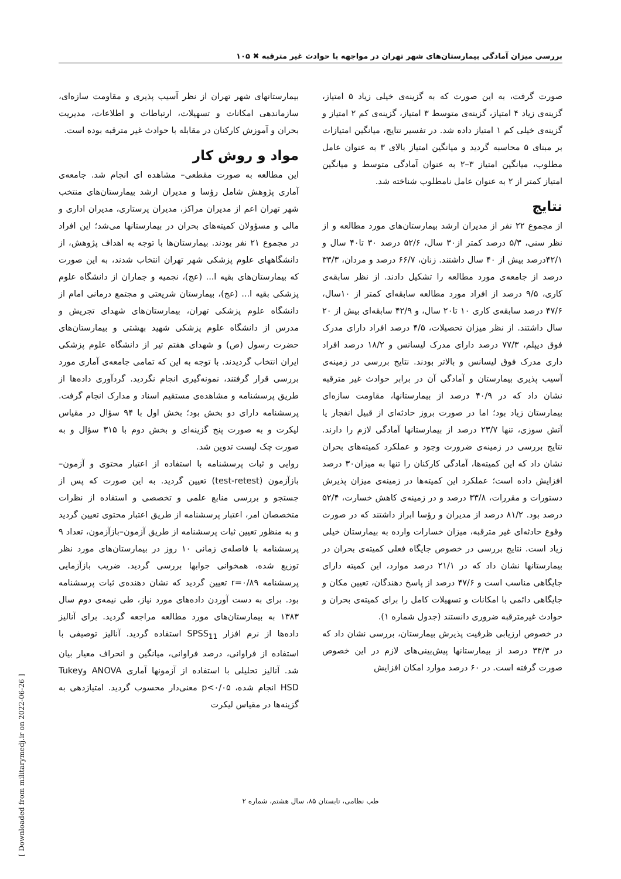بررسی میزان آمادگی بیمارستان‌های شهر تهران در مواجهه با حوادث غیر مترقبه ✖ ۱۰۵
بیمارستانهای شهر تهران از نظر آسیب پذیری و مقاومت سازه‌ای، سازماندهی امکانات و تسهیلات، ارتباطات و اطلاعات، مدیریت بحران و آموزش کارکنان در مقابله با حوادث غیر مترقبه بوده است.
مواد و روش کار
این مطالعه به صورت مقطعی– مشاهده ای انجام شد. جامعه‌ی آماری پژوهش شامل رؤسا و مدیران ارشد بیمارستان‌های منتخب شهر تهران اعم از مدیران مراکز، مدیران پرستاری، مدیران اداری و مالی و مسؤولان کمیته‌های بحران در بیمارستانها می‌شد؛ این افراد در مجموع ۲۱ نفر بودند. بیمارستان‌ها با توجه به اهداف پژوهش، از دانشگاههای علوم پزشکی شهر تهران انتخاب شدند، به این صورت که بیمارستان‌های بقیه ا... (عج)، نجمیه و جماران از دانشگاه علوم پزشکی بقیه ا... (عج)، بیمارستان شریعتی و مجتمع درمانی امام از دانشگاه علوم پزشکی تهران، بیمارستان‌های شهدای تجریش و مدرس از دانشگاه علوم پزشکی شهید بهشتی و بیمارستان‌های حضرت رسول (ص) و شهدای هفتم تیر از دانشگاه علوم پزشکی ایران انتخاب گردیدند. با توجه به این که تمامی جامعه‌ی آماری مورد بررسی قرار گرفتند، نمونه‌گیری انجام نگردید. گردآوری داده‌ها از طریق پرسشنامه و مشاهده‌ی مستقیم اسناد و مدارک انجام گرفت. پرسشنامه دارای دو بخش بود؛ بخش اول با ۹۴ سؤال در مقیاس لیکرت و به صورت پنج گزینه‌ای و بخش دوم با ۳۱۵ سؤال و به صورت چک لیست تدوین شد.
روایی و ثبات پرسشنامه با استفاده از اعتبار محتوی و آزمون–بازآزمون (test-retest) تعیین گردید. به این صورت که پس از جستجو و بررسی منابع علمی و تخصصی و استفاده از نظرات متخصصان امر، اعتبار پرسشنامه از طریق اعتبار محتوی تعیین گردید و به منظور تعیین ثبات پرسشنامه از طریق آزمون–بازآزمون، تعداد ۹ پرسشنامه با فاصله‌ی زمانی ۱۰ روز در بیمارستان‌های مورد نظر توزیع شده، همخوانی جوابها بررسی گردید. ضریب بازآزمایی پرسشنامه r=۰/۸۹ تعیین گردید که نشان دهنده‌ی ثبات پرسشنامه بود. برای به دست آوردن داده‌های مورد نیاز، طی نیمه‌ی دوم سال ۱۳۸۳ به بیمارستان‌های مورد مطالعه مراجعه گردید. برای آنالیز داده‌ها از نرم افزار SPSS<sub>11</sub> استفاده گردید. آنالیز توصیفی با استفاده از فراوانی، درصد فراوانی، میانگین و انحراف معیار بیان شد. آنالیز تحلیلی با استفاده از آزمونها آماری ANOVA وTukey HSD انجام شده، p<۰/۰۵ معنی‌دار محسوب گردید. امتیازدهی به گزینه‌ها در مقیاس لیکرت
صورت گرفت، به این صورت که به گزینه‌ی خیلی زیاد ۵ امتیاز، گزینه‌ی زیاد ۴ امتیاز، گزینه‌ی متوسط ۳ امتیاز، گزینه‌ی کم ۲ امتیاز و گزینه‌ی خیلی کم ۱ امتیاز داده شد. در تفسیر نتایج، میانگین امتیازات بر مبنای ۵ محاسبه گردید و میانگین امتیاز بالای ۳ به عنوان عامل مطلوب، میانگین امتیاز ۳–۲ به عنوان آمادگی متوسط و میانگین امتیاز کمتر از ۲ به عنوان عامل نامطلوب شناخته شد.
نتایج
از مجموع ۲۲ نفر از مدیران ارشد بیمارستان‌های مورد مطالعه و از نظر سنی، ۵/۳ درصد کمتر از۳۰ سال، ۵۲/۶ درصد ۳۰ تا۴۰ سال و ۴۲/۱درصد بیش از ۴۰ سال داشتند. زنان، ۶۶/۷ درصد و مردان، ۳۳/۳ درصد از جامعه‌ی مورد مطالعه را تشکیل دادند. از نظر سابقه‌ی کاری، ۹/۵ درصد از افراد مورد مطالعه سابقه‌ای کمتر از ۱۰سال، ۴۷/۶ درصد سابقه‌ی کاری ۱۰ تا۲۰ سال، و ۴۲/۹ سابقه‌ای بیش از ۲۰ سال داشتند. از نظر میزان تحصیلات، ۴/۵ درصد افراد دارای مدرک فوق دیپلم، ۷۷/۳ درصد دارای مدرک لیسانس و ۱۸/۲ درصد افراد داری مدرک فوق لیسانس و بالاتر بودند. نتایج بررسی در زمینه‌ی آسیب پذیری بیمارستان و آمادگی آن در برابر حوادث غیر مترقبه نشان داد که در ۴۰/۹ درصد از بیمارستانها، مقاومت سازه‌ای بیمارستان زیاد بود؛ اما در صورت بروز حادثه‌ای از قبیل انفجار یا آتش سوزی، تنها ۲۳/۷ درصد از بیمارستانها آمادگی لازم را دارند. نتایج بررسی در زمینه‌ی ضرورت وجود و عملکرد کمیته‌های بحران نشان داد که این کمیته‌ها، آمادگی کارکنان را تنها به میزان۳۰ درصد افزایش داده است؛ عملکرد این کمیته‌ها در زمینه‌ی میزان پذیرش دستورات و مقررات، ۳۳/۸ درصد و در زمینه‌ی کاهش خسارت، ۵۲/۴ درصد بود. ۸۱/۲ درصد از مدیران و رؤسا ابراز داشتند که در صورت وقوع حادثه‌ای غیر مترقبه، میزان خسارات وارده به بیمارستان خیلی زیاد است. نتایج بررسی در خصوص جایگاه فعلی کمیته‌ی بحران در بیمارستانها نشان داد که در ۲۱/۱ درصد موارد، این کمیته دارای جایگاهی مناسب است و ۴۷/۶ درصد از پاسخ دهندگان، تعیین مکان و جایگاهی دائمی با امکانات و تسهیلات کامل را برای کمیته‌ی بحران و حوادث غیرمترقبه ضروری دانستند (جدول شماره ۱).
در خصوص ارزیابی ظرفیت پذیرش بیمارستان، بررسی نشان داد که در ۳۳/۳ درصد از بیمارستانها پیش‌بینی‌های لازم در این خصوص صورت گرفته است. در ۶۰ درصد موارد امکان افزایش
طب نظامی، تابستان ۸۵، سال هشتم، شماره ۲
[ Downloaded from militarymedj.ir on 2022-06-26 ]